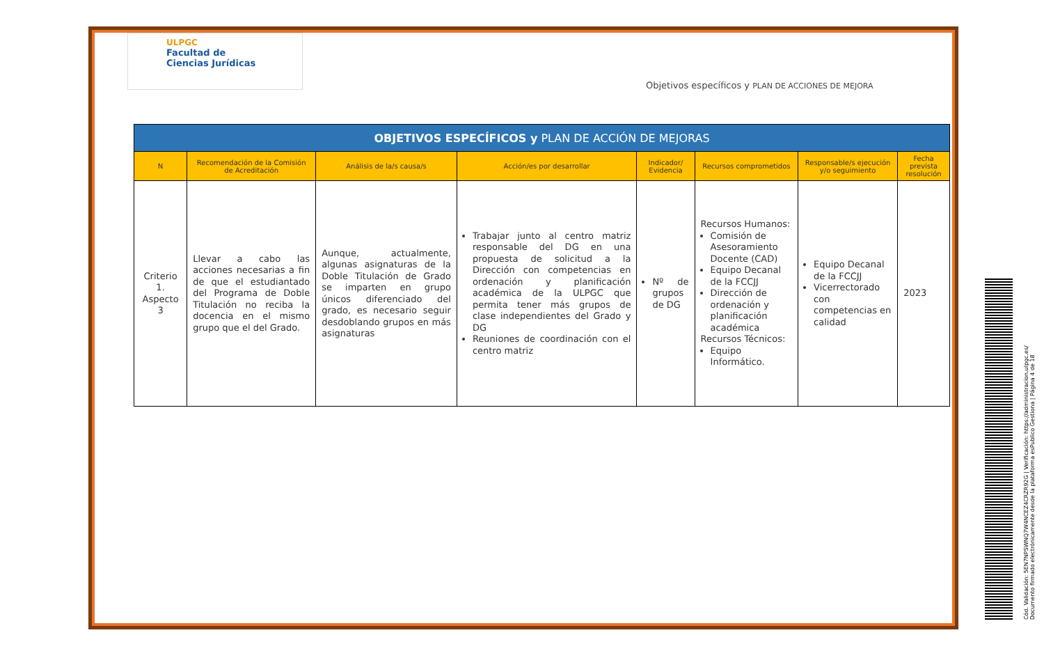ULPGC
Facultad de
Ciencias Jurídicas
Objetivos específicos y PLAN DE ACCIONES DE MEJORA
| OBJETIVOS ESPECÍFICOS y PLAN DE ACCIÓN DE MEJORAS | | | | | | | |
| N | Recomendación de la Comisión de Acreditación | Análisis de la/s causa/s | Acción/es por desarrollar | Indicador/ Evidencia | Recursos comprometidos | Responsable/s ejecución y/o seguimiento | Fecha prevista resolución |
| Criterio 1. Aspecto 3 | Llevar a cabo las acciones necesarias a fin de que el estudiantado del Programa de Doble Titulación no reciba la docencia en el mismo grupo que el del Grado. | Aunque, actualmente, algunas asignaturas de la Doble Titulación de Grado se imparten en grupo únicos diferenciado del grado, es necesario seguir desdoblando grupos en más asignaturas | Trabajar junto al centro matriz responsable del DG en una propuesta de solicitud a la Dirección con competencias en ordenación y planificación académica de la ULPGC que permita tener más grupos de clase independientes del Grado y DG Reuniones de coordinación con el centro matriz | Nº de grupos de DG | Recursos Humanos: Comisión de Asesoramiento Docente (CAD) Equipo Decanal de la FCCJJ Dirección de ordenación y planificación académica Recursos Técnicos: Equipo Informático. | Equipo Decanal de la FCCJJ Vicerrectorado con competencias en calidad | 2023 |
Cód. Validación: 5EN7NPSWNQ7W4NCEZ4CRZR92G | Verificación: https://administracion.ulpgc.es/
Documento firmado electrónicamente desde la plataforma esPublico Gestiona | Página 4 de 18